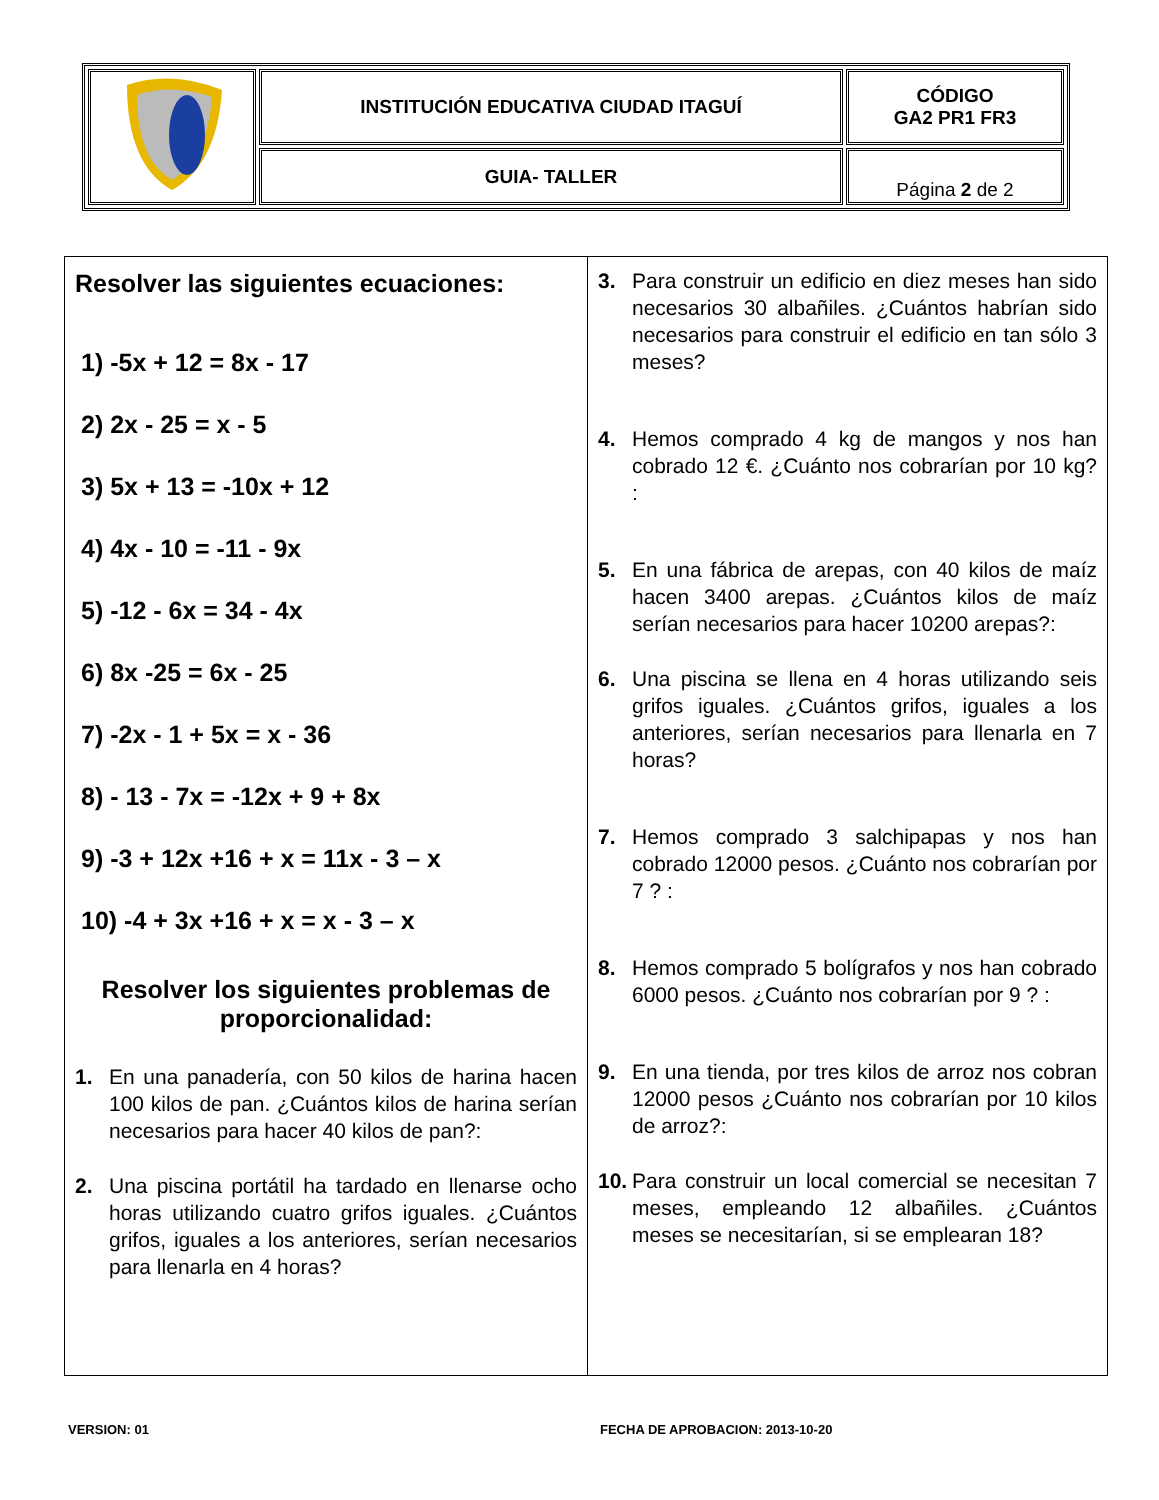| | INSTITUCIÓN EDUCATIVA CIUDAD ITAGUÍ | CÓDIGO GA2 PR1 FR3 |
| | GUIA- TALLER | Página 2 de 2 |
Resolver las siguientes ecuaciones:
1) -5x + 12 = 8x - 17
2) 2x - 25 = x - 5
3) 5x + 13 = -10x + 12
4) 4x - 10 = -11 - 9x
5) -12 - 6x = 34 - 4x
6) 8x -25 = 6x - 25
7) -2x - 1 + 5x = x - 36
8) - 13 - 7x = -12x + 9 + 8x
9) -3 + 12x +16 + x = 11x - 3 – x
10) -4 + 3x +16 + x = x - 3 – x
Resolver los siguientes problemas de proporcionalidad:
1. En una panadería, con 50 kilos de harina hacen 100 kilos de pan. ¿Cuántos kilos de harina serían necesarios para hacer 40 kilos de pan?:
2. Una piscina portátil ha tardado en llenarse ocho horas utilizando cuatro grifos iguales. ¿Cuántos grifos, iguales a los anteriores, serían necesarios para llenarla en 4 horas?
3. Para construir un edificio en diez meses han sido necesarios 30 albañiles. ¿Cuántos habrían sido necesarios para construir el edificio en tan sólo 3 meses?
4. Hemos comprado 4 kg de mangos y nos han cobrado 12 €. ¿Cuánto nos cobrarían por 10 kg? :
5. En una fábrica de arepas, con 40 kilos de maíz hacen 3400 arepas. ¿Cuántos kilos de maíz serían necesarios para hacer 10200 arepas?:
6. Una piscina se llena en 4 horas utilizando seis grifos iguales. ¿Cuántos grifos, iguales a los anteriores, serían necesarios para llenarla en 7 horas?
7. Hemos comprado 3 salchipapas y nos han cobrado 12000 pesos. ¿Cuánto nos cobrarían por 7 ? :
8. Hemos comprado 5 bolígrafos y nos han cobrado 6000 pesos. ¿Cuánto nos cobrarían por 9 ? :
9. En una tienda, por tres kilos de arroz nos cobran 12000 pesos ¿Cuánto nos cobrarían por 10 kilos de arroz?:
10. Para construir un local comercial se necesitan 7 meses, empleando 12 albañiles. ¿Cuántos meses se necesitarían, si se emplearan 18?
VERSION: 01
FECHA DE APROBACION: 2013-10-20